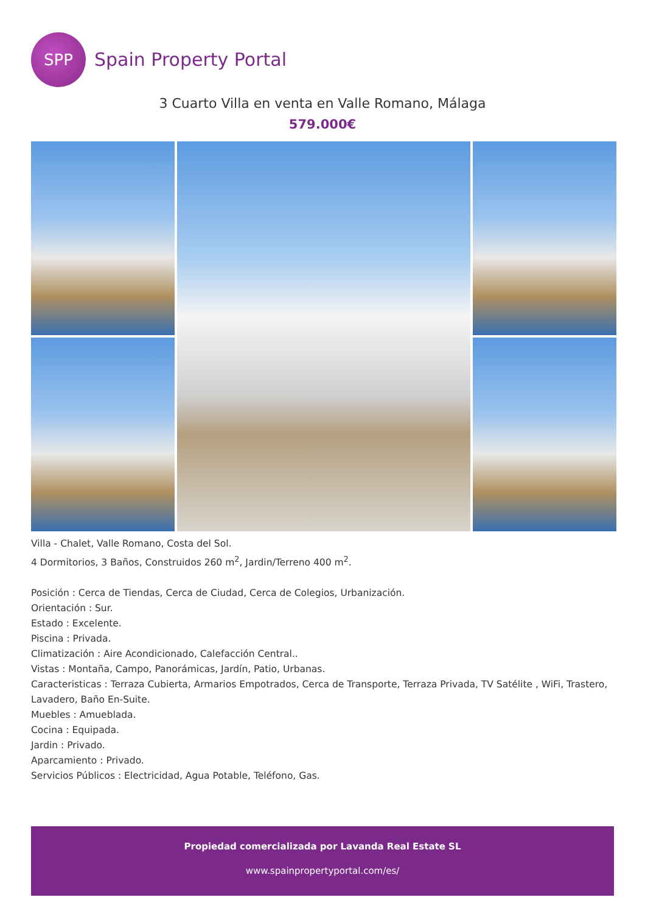SPP
Spain Property Portal
3 Cuarto Villa en venta en Valle Romano, Málaga
579.000€
Villa - Chalet, Valle Romano, Costa del Sol.
4 Dormitorios, 3 Baños, Construidos 260 m<sup>2</sup>, Jardin/Terreno 400 m<sup>2</sup>.
Posición : Cerca de Tiendas, Cerca de Ciudad, Cerca de Colegios, Urbanización.
Orientación : Sur.
Estado : Excelente.
Piscina : Privada.
Climatización : Aire Acondicionado, Calefacción Central..
Vistas : Montaña, Campo, Panorámicas, Jardín, Patio, Urbanas.
Caracteristicas : Terraza Cubierta, Armarios Empotrados, Cerca de Transporte, Terraza Privada, TV Satélite , WiFi, Trastero, Lavadero, Baño En-Suite.
Muebles : Amueblada.
Cocina : Equipada.
Jardin : Privado.
Aparcamiento : Privado.
Servicios Públicos : Electricidad, Agua Potable, Teléfono, Gas.
Propiedad comercializada por Lavanda Real Estate SL
www.spainpropertyportal.com/es/